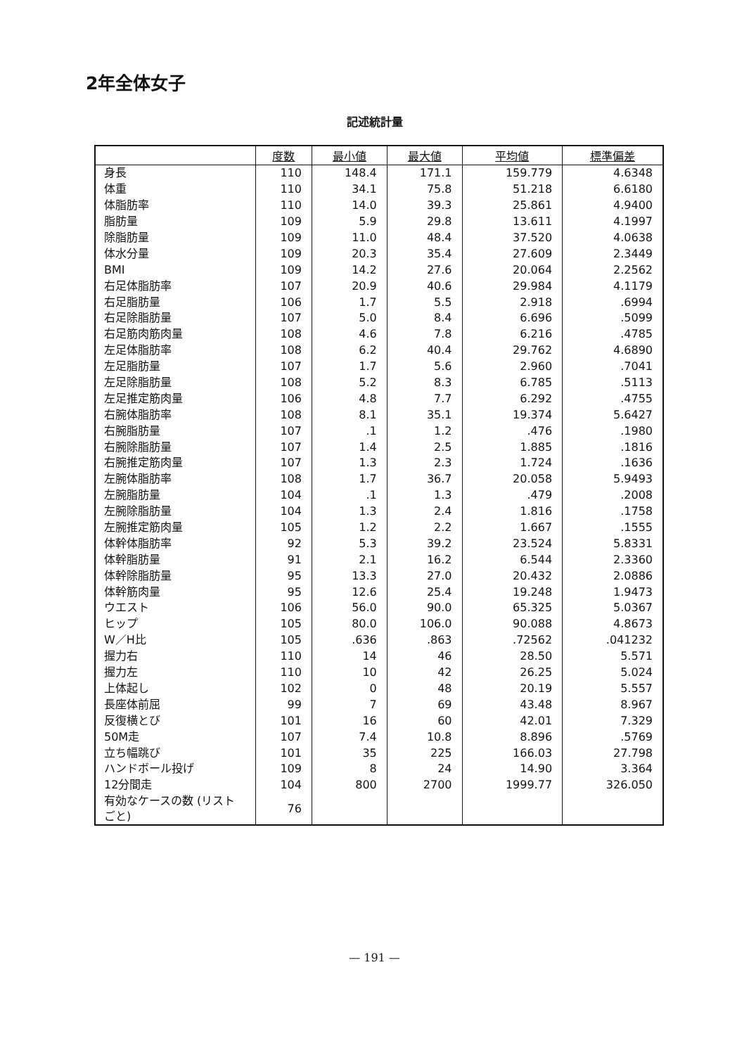2年全体女子
記述統計量
| | 度数 | 最小値 | 最大値 | 平均値 | 標準偏差 |
| --- | --- | --- | --- | --- | --- |
| 身長 | 110 | 148.4 | 171.1 | 159.779 | 4.6348 |
| 体重 | 110 | 34.1 | 75.8 | 51.218 | 6.6180 |
| 体脂肪率 | 110 | 14.0 | 39.3 | 25.861 | 4.9400 |
| 脂肪量 | 109 | 5.9 | 29.8 | 13.611 | 4.1997 |
| 除脂肪量 | 109 | 11.0 | 48.4 | 37.520 | 4.0638 |
| 体水分量 | 109 | 20.3 | 35.4 | 27.609 | 2.3449 |
| BMI | 109 | 14.2 | 27.6 | 20.064 | 2.2562 |
| 右足体脂肪率 | 107 | 20.9 | 40.6 | 29.984 | 4.1179 |
| 右足脂肪量 | 106 | 1.7 | 5.5 | 2.918 | .6994 |
| 右足除脂肪量 | 107 | 5.0 | 8.4 | 6.696 | .5099 |
| 右足筋肉筋肉量 | 108 | 4.6 | 7.8 | 6.216 | .4785 |
| 左足体脂肪率 | 108 | 6.2 | 40.4 | 29.762 | 4.6890 |
| 左足脂肪量 | 107 | 1.7 | 5.6 | 2.960 | .7041 |
| 左足除脂肪量 | 108 | 5.2 | 8.3 | 6.785 | .5113 |
| 左足推定筋肉量 | 106 | 4.8 | 7.7 | 6.292 | .4755 |
| 右腕体脂肪率 | 108 | 8.1 | 35.1 | 19.374 | 5.6427 |
| 右腕脂肪量 | 107 | .1 | 1.2 | .476 | .1980 |
| 右腕除脂肪量 | 107 | 1.4 | 2.5 | 1.885 | .1816 |
| 右腕推定筋肉量 | 107 | 1.3 | 2.3 | 1.724 | .1636 |
| 左腕体脂肪率 | 108 | 1.7 | 36.7 | 20.058 | 5.9493 |
| 左腕脂肪量 | 104 | .1 | 1.3 | .479 | .2008 |
| 左腕除脂肪量 | 104 | 1.3 | 2.4 | 1.816 | .1758 |
| 左腕推定筋肉量 | 105 | 1.2 | 2.2 | 1.667 | .1555 |
| 体幹体脂肪率 | 92 | 5.3 | 39.2 | 23.524 | 5.8331 |
| 体幹脂肪量 | 91 | 2.1 | 16.2 | 6.544 | 2.3360 |
| 体幹除脂肪量 | 95 | 13.3 | 27.0 | 20.432 | 2.0886 |
| 体幹筋肉量 | 95 | 12.6 | 25.4 | 19.248 | 1.9473 |
| ウエスト | 106 | 56.0 | 90.0 | 65.325 | 5.0367 |
| ヒップ | 105 | 80.0 | 106.0 | 90.088 | 4.8673 |
| W／H比 | 105 | .636 | .863 | .72562 | .041232 |
| 握力右 | 110 | 14 | 46 | 28.50 | 5.571 |
| 握力左 | 110 | 10 | 42 | 26.25 | 5.024 |
| 上体起し | 102 | 0 | 48 | 20.19 | 5.557 |
| 長座体前屈 | 99 | 7 | 69 | 43.48 | 8.967 |
| 反復横とび | 101 | 16 | 60 | 42.01 | 7.329 |
| 50M走 | 107 | 7.4 | 10.8 | 8.896 | .5769 |
| 立ち幅跳び | 101 | 35 | 225 | 166.03 | 27.798 |
| ハンドボール投げ | 109 | 8 | 24 | 14.90 | 3.364 |
| 12分間走 | 104 | 800 | 2700 | 1999.77 | 326.050 |
| 有効なケースの数 (リストごと) | 76 | | | | |
— 191 —